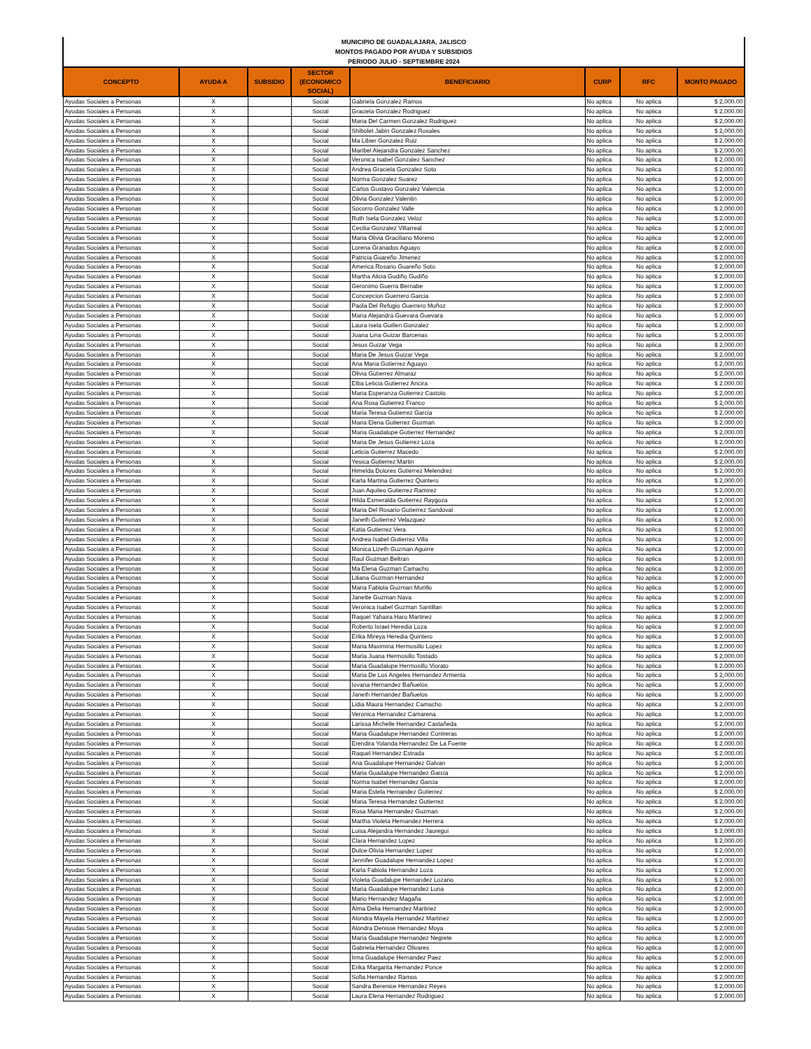| MUNICIPIO DE GUADALAJARA, JALISCO MONTOS PAGADO POR AYUDA Y SUBSIDIOS PERIODO JULIO - SEPTIEMBRE 2024 | | | | | | | |
| --- | --- | --- | --- | --- | --- | --- | --- |
| CONCEPTO | AYUDA A | SUBSIDIO | SECTOR (ECONOMICO SOCIAL) | BENEFICIARIO | CURP | RFC | MONTO PAGADO |
| Ayudas Sociales a Personas | X | | Social | Gabriela Gonzalez Ramos | No aplica | No aplica | $ 2,000.00 |
| Ayudas Sociales a Personas | X | | Social | Graciela Gonzalez Rodriguez | No aplica | No aplica | $ 2,000.00 |
| Ayudas Sociales a Personas | X | | Social | Maria Del Carmen Gonzalez Rodriguez | No aplica | No aplica | $ 2,000.00 |
| Ayudas Sociales a Personas | X | | Social | Shibolet Jabin Gonzalez Rosales | No aplica | No aplica | $ 2,000.00 |
| Ayudas Sociales a Personas | X | | Social | Ma Libier Gonzalez Ruiz | No aplica | No aplica | $ 2,000.00 |
| Ayudas Sociales a Personas | X | | Social | Maribel Alejandra Gonzalez Sanchez | No aplica | No aplica | $ 2,000.00 |
| Ayudas Sociales a Personas | X | | Social | Veronica Isabel Gonzalez Sanchez | No aplica | No aplica | $ 2,000.00 |
| Ayudas Sociales a Personas | X | | Social | Andrea Graciela Gonzalez Soto | No aplica | No aplica | $ 2,000.00 |
| Ayudas Sociales a Personas | X | | Social | Norma Gonzalez Suarez | No aplica | No aplica | $ 2,000.00 |
| Ayudas Sociales a Personas | X | | Social | Carlos Gustavo Gonzalez Valencia | No aplica | No aplica | $ 2,000.00 |
| Ayudas Sociales a Personas | X | | Social | Olivia Gonzalez Valentin | No aplica | No aplica | $ 2,000.00 |
| Ayudas Sociales a Personas | X | | Social | Socorro Gonzalez Valle | No aplica | No aplica | $ 2,000.00 |
| Ayudas Sociales a Personas | X | | Social | Ruth Isela Gonzalez Veloz | No aplica | No aplica | $ 2,000.00 |
| Ayudas Sociales a Personas | X | | Social | Cecilia Gonzalez Villarreal | No aplica | No aplica | $ 2,000.00 |
| Ayudas Sociales a Personas | X | | Social | Maria Olivia Graciliano Moreno | No aplica | No aplica | $ 2,000.00 |
| Ayudas Sociales a Personas | X | | Social | Lorena Granados Aguayo | No aplica | No aplica | $ 2,000.00 |
| Ayudas Sociales a Personas | X | | Social | Patricia Guareño Jimenez | No aplica | No aplica | $ 2,000.00 |
| Ayudas Sociales a Personas | X | | Social | America Rosario Guareño Soto | No aplica | No aplica | $ 2,000.00 |
| Ayudas Sociales a Personas | X | | Social | Martha Alicia Gudiño Gudiño | No aplica | No aplica | $ 2,000.00 |
| Ayudas Sociales a Personas | X | | Social | Geronimo Guerra Bernabe | No aplica | No aplica | $ 2,000.00 |
| Ayudas Sociales a Personas | X | | Social | Concepcion Guerrero Garcia | No aplica | No aplica | $ 2,000.00 |
| Ayudas Sociales a Personas | X | | Social | Paola Del Refugio Guerrero Muñoz | No aplica | No aplica | $ 2,000.00 |
| Ayudas Sociales a Personas | X | | Social | Maria Alejandra Guevara Guevara | No aplica | No aplica | $ 2,000.00 |
| Ayudas Sociales a Personas | X | | Social | Laura Isela Guillen Gonzalez | No aplica | No aplica | $ 2,000.00 |
| Ayudas Sociales a Personas | X | | Social | Juana Lina Guizar Barcenas | No aplica | No aplica | $ 2,000.00 |
| Ayudas Sociales a Personas | X | | Social | Jesus Guizar Vega | No aplica | No aplica | $ 2,000.00 |
| Ayudas Sociales a Personas | X | | Social | Maria De Jesus Guizar Vega | No aplica | No aplica | $ 2,000.00 |
| Ayudas Sociales a Personas | X | | Social | Ana Maria Gutierrez Aguayo | No aplica | No aplica | $ 2,000.00 |
| Ayudas Sociales a Personas | X | | Social | Olivia Gutierrez Almaraz | No aplica | No aplica | $ 2,000.00 |
| Ayudas Sociales a Personas | X | | Social | Elba Leticia Gutierrez Ancira | No aplica | No aplica | $ 2,000.00 |
| Ayudas Sociales a Personas | X | | Social | Maria Esperanza Gutierrez Castolo | No aplica | No aplica | $ 2,000.00 |
| Ayudas Sociales a Personas | X | | Social | Ana Rosa Gutierrez Franco | No aplica | No aplica | $ 2,000.00 |
| Ayudas Sociales a Personas | X | | Social | Maria Teresa Gutierrez Garcia | No aplica | No aplica | $ 2,000.00 |
| Ayudas Sociales a Personas | X | | Social | Maria Elena Gutierrez Guzman | No aplica | No aplica | $ 2,000.00 |
| Ayudas Sociales a Personas | X | | Social | Maria Guadalupe Gutierrez Hernandez | No aplica | No aplica | $ 2,000.00 |
| Ayudas Sociales a Personas | X | | Social | Maria De Jesus Gutierrez Loza | No aplica | No aplica | $ 2,000.00 |
| Ayudas Sociales a Personas | X | | Social | Leticia Gutierrez Macedo | No aplica | No aplica | $ 2,000.00 |
| Ayudas Sociales a Personas | X | | Social | Yesica Gutierrez Martin | No aplica | No aplica | $ 2,000.00 |
| Ayudas Sociales a Personas | X | | Social | Himelda Dolores Gutierrez Melendrez | No aplica | No aplica | $ 2,000.00 |
| Ayudas Sociales a Personas | X | | Social | Karla Martina Gutierrez Quintero | No aplica | No aplica | $ 2,000.00 |
| Ayudas Sociales a Personas | X | | Social | Juan Aquileo Gutierrez Ramirez | No aplica | No aplica | $ 2,000.00 |
| Ayudas Sociales a Personas | X | | Social | Hilda Esmeralda Gutierrez Raygoza | No aplica | No aplica | $ 2,000.00 |
| Ayudas Sociales a Personas | X | | Social | Maria Del Rosario Gutierrez Sandoval | No aplica | No aplica | $ 2,000.00 |
| Ayudas Sociales a Personas | X | | Social | Janeth Gutierrez Velazquez | No aplica | No aplica | $ 2,000.00 |
| Ayudas Sociales a Personas | X | | Social | Katia Gutierrez Vera | No aplica | No aplica | $ 2,000.00 |
| Ayudas Sociales a Personas | X | | Social | Andrea Isabel Gutierrez Villa | No aplica | No aplica | $ 2,000.00 |
| Ayudas Sociales a Personas | X | | Social | Monica Lizeth Guzman Aguirre | No aplica | No aplica | $ 2,000.00 |
| Ayudas Sociales a Personas | X | | Social | Raul Guzman Beltran | No aplica | No aplica | $ 2,000.00 |
| Ayudas Sociales a Personas | X | | Social | Ma Elena Guzman Camacho | No aplica | No aplica | $ 2,000.00 |
| Ayudas Sociales a Personas | X | | Social | Liliana Guzman Hernandez | No aplica | No aplica | $ 2,000.00 |
| Ayudas Sociales a Personas | X | | Social | Maria Fabiola Guzman Murillo | No aplica | No aplica | $ 2,000.00 |
| Ayudas Sociales a Personas | X | | Social | Janette Guzman Nava | No aplica | No aplica | $ 2,000.00 |
| Ayudas Sociales a Personas | X | | Social | Veronica Isabel Guzman Santillan | No aplica | No aplica | $ 2,000.00 |
| Ayudas Sociales a Personas | X | | Social | Raquel Yahaira Haro Martinez | No aplica | No aplica | $ 2,000.00 |
| Ayudas Sociales a Personas | X | | Social | Roberto Israel Heredia Loza | No aplica | No aplica | $ 2,000.00 |
| Ayudas Sociales a Personas | X | | Social | Erika Mireya Heredia Quintero | No aplica | No aplica | $ 2,000.00 |
| Ayudas Sociales a Personas | X | | Social | Maria Maximina Hermosillo Lopez | No aplica | No aplica | $ 2,000.00 |
| Ayudas Sociales a Personas | X | | Social | Maria Juana Hermosillo Tostado | No aplica | No aplica | $ 2,000.00 |
| Ayudas Sociales a Personas | X | | Social | Maria Guadalupe Hermosillo Viorato | No aplica | No aplica | $ 2,000.00 |
| Ayudas Sociales a Personas | X | | Social | Maria De Los Angeles Hernandez Armenta | No aplica | No aplica | $ 2,000.00 |
| Ayudas Sociales a Personas | X | | Social | Iovana Hernandez Bañuelos | No aplica | No aplica | $ 2,000.00 |
| Ayudas Sociales a Personas | X | | Social | Janeth Hernandez Bañuelos | No aplica | No aplica | $ 2,000.00 |
| Ayudas Sociales a Personas | X | | Social | Lidia Maura Hernandez Camacho | No aplica | No aplica | $ 2,000.00 |
| Ayudas Sociales a Personas | X | | Social | Veronica Hernandez Camarena | No aplica | No aplica | $ 2,000.00 |
| Ayudas Sociales a Personas | X | | Social | Larissa Michelle Hernandez Castañeda | No aplica | No aplica | $ 2,000.00 |
| Ayudas Sociales a Personas | X | | Social | Maria Guadalupe Hernandez Contreras | No aplica | No aplica | $ 2,000.00 |
| Ayudas Sociales a Personas | X | | Social | Erendira Yolanda Hernandez De La Fuente | No aplica | No aplica | $ 2,000.00 |
| Ayudas Sociales a Personas | X | | Social | Raquel Hernandez Estrada | No aplica | No aplica | $ 2,000.00 |
| Ayudas Sociales a Personas | X | | Social | Ana Guadalupe Hernandez Galvan | No aplica | No aplica | $ 2,000.00 |
| Ayudas Sociales a Personas | X | | Social | Maria Guadalupe Hernandez Garcia | No aplica | No aplica | $ 2,000.00 |
| Ayudas Sociales a Personas | X | | Social | Norma Isabel Hernandez Garcia | No aplica | No aplica | $ 2,000.00 |
| Ayudas Sociales a Personas | X | | Social | Maria Estela Hernandez Gutierrez | No aplica | No aplica | $ 2,000.00 |
| Ayudas Sociales a Personas | X | | Social | Maria Teresa Hernandez Gutierrez | No aplica | No aplica | $ 2,000.00 |
| Ayudas Sociales a Personas | X | | Social | Rosa Maria Hernandez Guzman | No aplica | No aplica | $ 2,000.00 |
| Ayudas Sociales a Personas | X | | Social | Martha Violeta Hernandez Herrera | No aplica | No aplica | $ 2,000.00 |
| Ayudas Sociales a Personas | X | | Social | Luisa Alejandra Hernandez Jauregui | No aplica | No aplica | $ 2,000.00 |
| Ayudas Sociales a Personas | X | | Social | Clara Hernandez Lopez | No aplica | No aplica | $ 2,000.00 |
| Ayudas Sociales a Personas | X | | Social | Dulce Olivia Hernandez Lopez | No aplica | No aplica | $ 2,000.00 |
| Ayudas Sociales a Personas | X | | Social | Jennifer Guadalupe Hernandez Lopez | No aplica | No aplica | $ 2,000.00 |
| Ayudas Sociales a Personas | X | | Social | Karla Fabiola Hernandez Loza | No aplica | No aplica | $ 2,000.00 |
| Ayudas Sociales a Personas | X | | Social | Violeta Guadalupe Hernandez Lozano | No aplica | No aplica | $ 2,000.00 |
| Ayudas Sociales a Personas | X | | Social | Maria Guadalupe Hernandez Luna | No aplica | No aplica | $ 2,000.00 |
| Ayudas Sociales a Personas | X | | Social | Mario Hernandez Magaña | No aplica | No aplica | $ 2,000.00 |
| Ayudas Sociales a Personas | X | | Social | Alma Delia Hernandez Martinez | No aplica | No aplica | $ 2,000.00 |
| Ayudas Sociales a Personas | X | | Social | Alondra Mayela Hernandez Martinez | No aplica | No aplica | $ 2,000.00 |
| Ayudas Sociales a Personas | X | | Social | Alondra Denisse Hernandez Moya | No aplica | No aplica | $ 2,000.00 |
| Ayudas Sociales a Personas | X | | Social | Maria Guadalupe Hernandez Negrete | No aplica | No aplica | $ 2,000.00 |
| Ayudas Sociales a Personas | X | | Social | Gabriela Hernandez Olivares | No aplica | No aplica | $ 2,000.00 |
| Ayudas Sociales a Personas | X | | Social | Irma Guadalupe Hernandez Paez | No aplica | No aplica | $ 2,000.00 |
| Ayudas Sociales a Personas | X | | Social | Erika Margarita Hernandez Ponce | No aplica | No aplica | $ 2,000.00 |
| Ayudas Sociales a Personas | X | | Social | Sofia Hernandez Ramos | No aplica | No aplica | $ 2,000.00 |
| Ayudas Sociales a Personas | X | | Social | Sandra Berenice Hernandez Reyes | No aplica | No aplica | $ 2,000.00 |
| Ayudas Sociales a Personas | X | | Social | Laura Elena Hernandez Rodriguez | No aplica | No aplica | $ 2,000.00 |